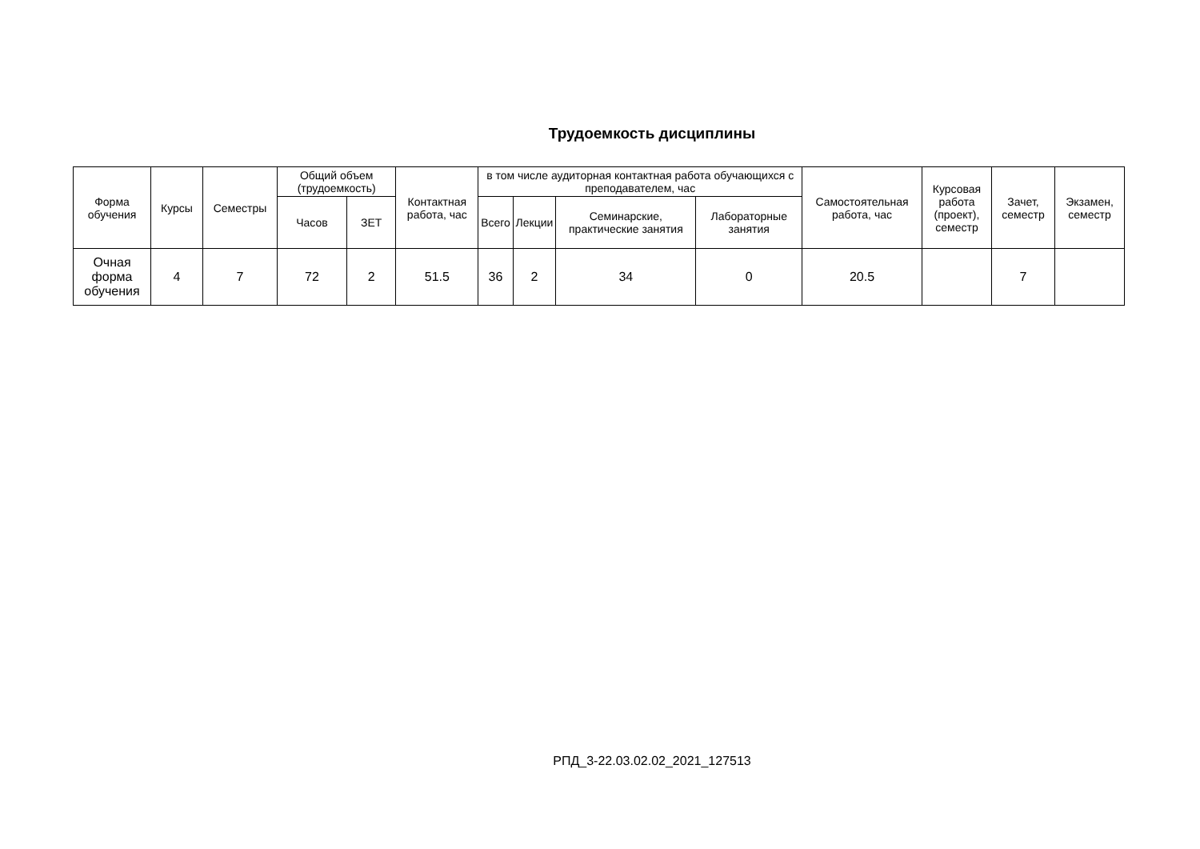Трудоемкость дисциплины
| Форма обучения | Курсы | Семестры | Общий объем (трудоемкость) | | Контактная работа, час | в том числе аудиторная контактная работа обучающихся с преподавателем, час | | | | Самостоятельная работа, час | Курсовая работа (проект), семестр | Зачет, семестр | Экзамен, семестр |
| --- | --- | --- | --- | --- | --- | --- | --- | --- | --- | --- | --- | --- | --- |
| | | | Часов | ЗЕТ | | Всего | Лекции | Семинарские, практические занятия | Лабораторные занятия | | | | |
| Очная форма обучения | 4 | 7 | 72 | 2 | 51.5 | 36 | 2 | 34 | 0 | 20.5 | | 7 | |
РПД_3-22.03.02.02_2021_127513